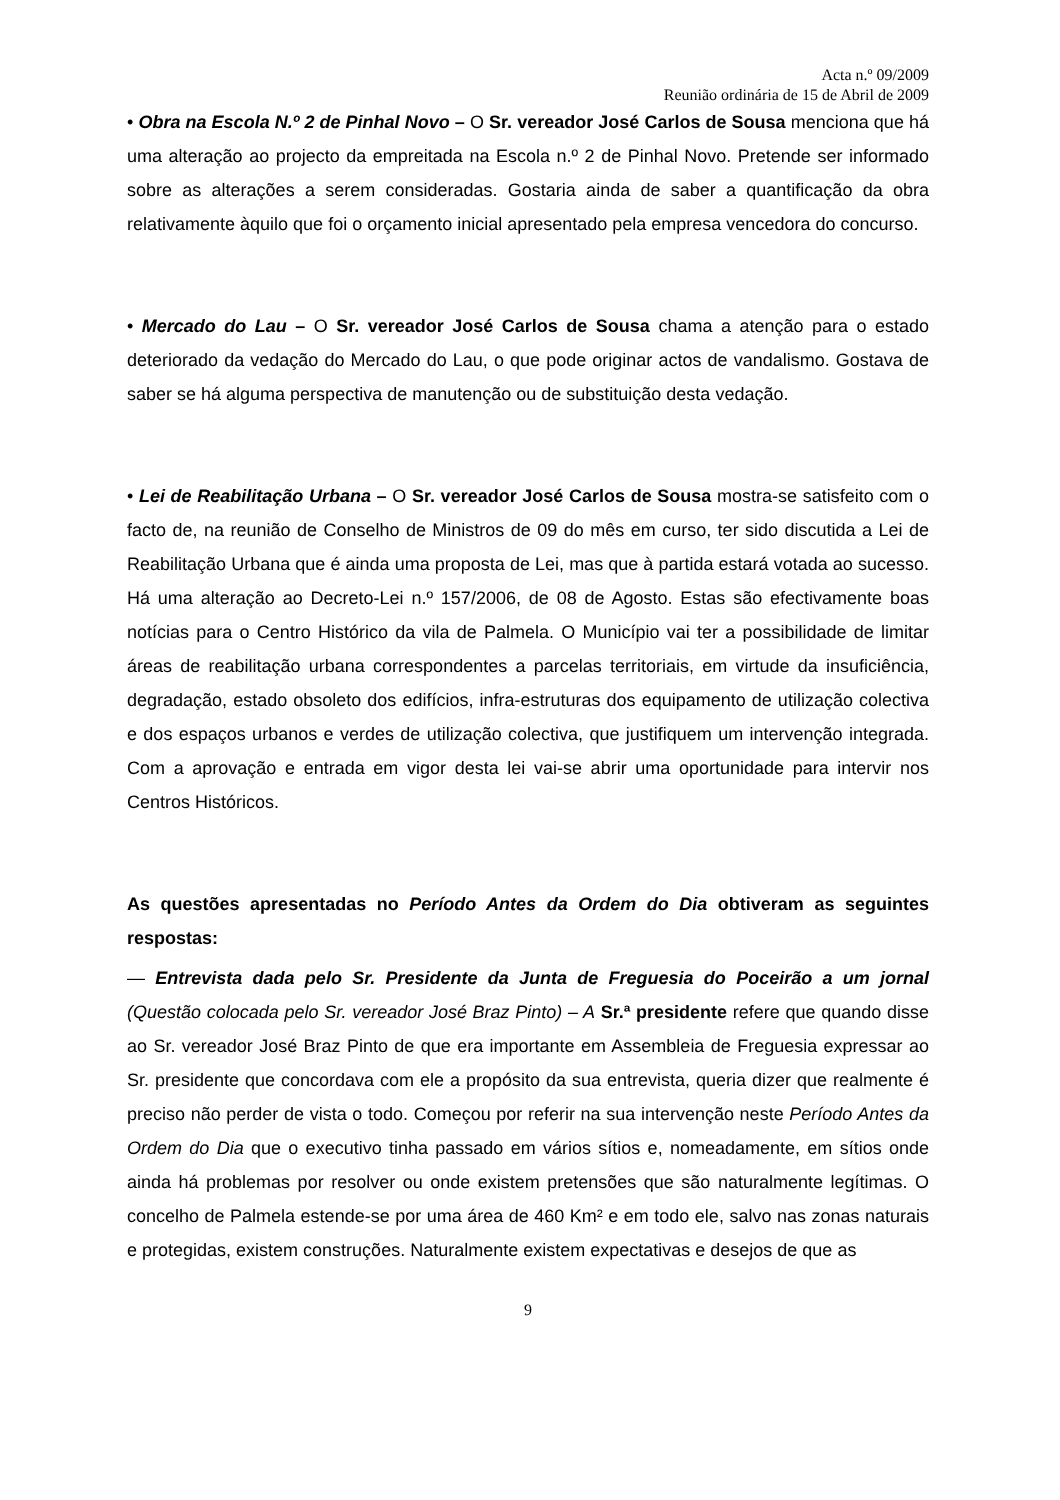Acta n.º 09/2009
Reunião ordinária de 15 de Abril de 2009
• Obra na Escola N.º 2 de Pinhal Novo – O Sr. vereador José Carlos de Sousa menciona que há uma alteração ao projecto da empreitada na Escola n.º 2 de Pinhal Novo. Pretende ser informado sobre as alterações a serem consideradas. Gostaria ainda de saber a quantificação da obra relativamente àquilo que foi o orçamento inicial apresentado pela empresa vencedora do concurso.
• Mercado do Lau – O Sr. vereador José Carlos de Sousa chama a atenção para o estado deteriorado da vedação do Mercado do Lau, o que pode originar actos de vandalismo. Gostava de saber se há alguma perspectiva de manutenção ou de substituição desta vedação.
• Lei de Reabilitação Urbana – O Sr. vereador José Carlos de Sousa mostra-se satisfeito com o facto de, na reunião de Conselho de Ministros de 09 do mês em curso, ter sido discutida a Lei de Reabilitação Urbana que é ainda uma proposta de Lei, mas que à partida estará votada ao sucesso. Há uma alteração ao Decreto-Lei n.º 157/2006, de 08 de Agosto. Estas são efectivamente boas notícias para o Centro Histórico da vila de Palmela. O Município vai ter a possibilidade de limitar áreas de reabilitação urbana correspondentes a parcelas territoriais, em virtude da insuficiência, degradação, estado obsoleto dos edifícios, infra-estruturas dos equipamento de utilização colectiva e dos espaços urbanos e verdes de utilização colectiva, que justifiquem um intervenção integrada. Com a aprovação e entrada em vigor desta lei vai-se abrir uma oportunidade para intervir nos Centros Históricos.
As questões apresentadas no Período Antes da Ordem do Dia obtiveram as seguintes respostas:
— Entrevista dada pelo Sr. Presidente da Junta de Freguesia do Poceirão a um jornal (Questão colocada pelo Sr. vereador José Braz Pinto) – A Sr.ª presidente refere que quando disse ao Sr. vereador José Braz Pinto de que era importante em Assembleia de Freguesia expressar ao Sr. presidente que concordava com ele a propósito da sua entrevista, queria dizer que realmente é preciso não perder de vista o todo. Começou por referir na sua intervenção neste Período Antes da Ordem do Dia que o executivo tinha passado em vários sítios e, nomeadamente, em sítios onde ainda há problemas por resolver ou onde existem pretensões que são naturalmente legítimas. O concelho de Palmela estende-se por uma área de 460 Km² e em todo ele, salvo nas zonas naturais e protegidas, existem construções. Naturalmente existem expectativas e desejos de que as
9